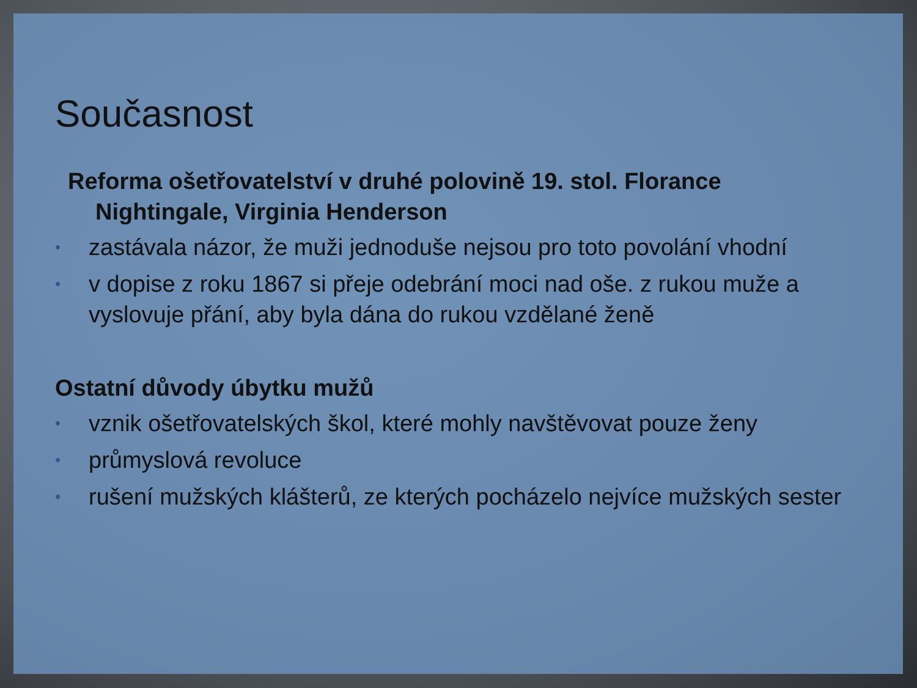Současnost
Reforma ošetřovatelství v druhé polovině 19. stol. Florance Nightingale, Virginia Henderson
• zastávala názor, že muži jednoduše nejsou pro toto povolání vhodní
• v dopise z roku 1867 si přeje odebrání moci nad oše. z rukou muže a vyslovuje přání, aby byla dána do rukou vzdělané ženě
Ostatní důvody úbytku mužů
• vznik ošetřovatelských škol, které mohly navštěvovat pouze ženy
• průmyslová revoluce
• rušení mužských klášterů, ze kterých pocházelo nejvíce mužských sester